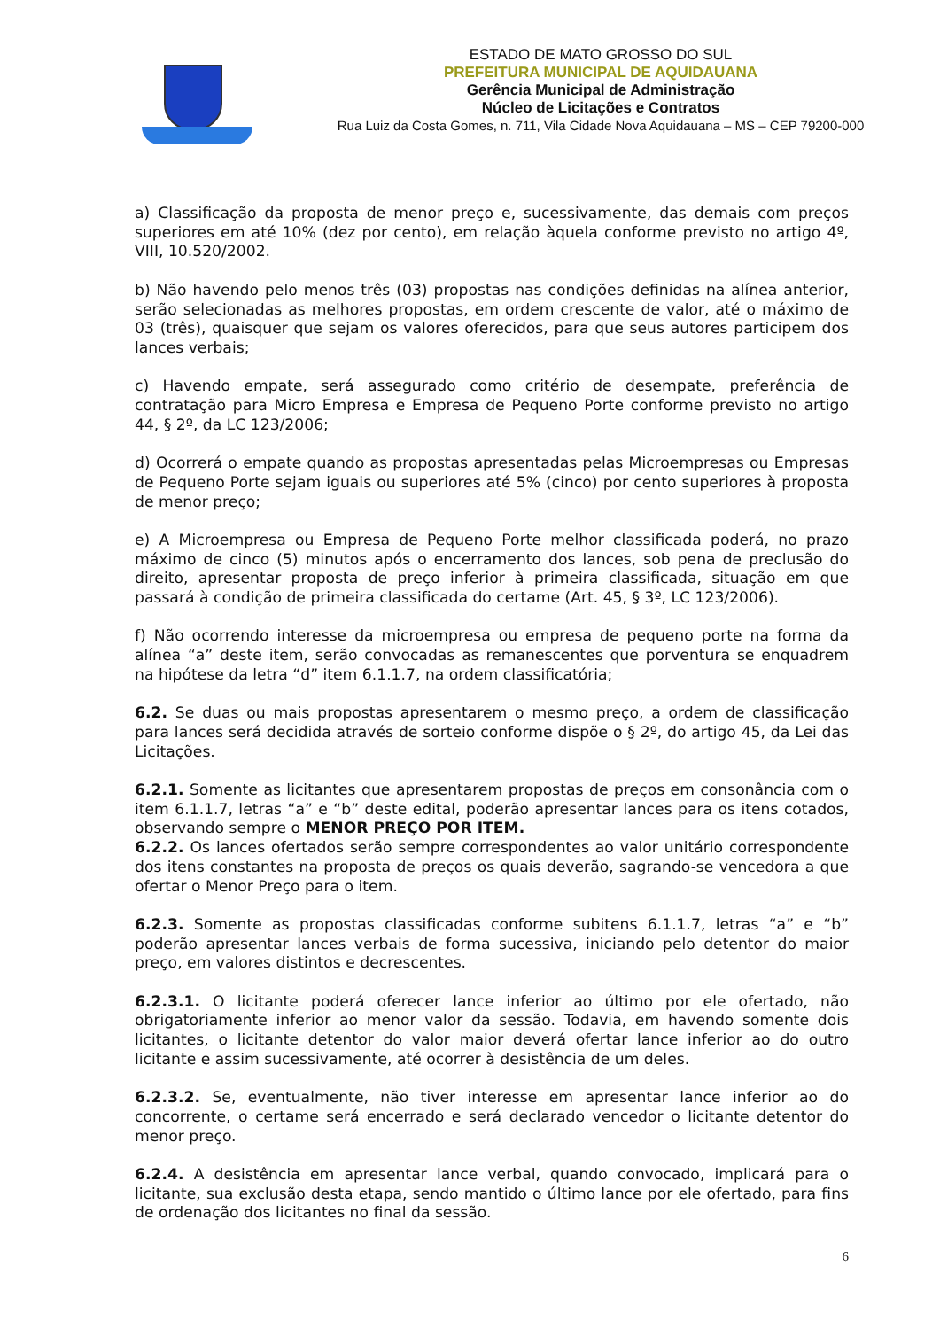ESTADO DE MATO GROSSO DO SUL
PREFEITURA MUNICIPAL DE AQUIDAUANA
Gerência Municipal de Administração
Núcleo de Licitações e Contratos
Rua Luiz da Costa Gomes, n. 711, Vila Cidade Nova Aquidauana – MS – CEP 79200-000
a) Classificação da proposta de menor preço e, sucessivamente, das demais com preços superiores em até 10% (dez por cento), em relação àquela conforme previsto no artigo 4º, VIII, 10.520/2002.
b) Não havendo pelo menos três (03) propostas nas condições definidas na alínea anterior, serão selecionadas as melhores propostas, em ordem crescente de valor, até o máximo de 03 (três), quaisquer que sejam os valores oferecidos, para que seus autores participem dos lances verbais;
c) Havendo empate, será assegurado como critério de desempate, preferência de contratação para Micro Empresa e Empresa de Pequeno Porte conforme previsto no artigo 44, § 2º, da LC 123/2006;
d) Ocorrerá o empate quando as propostas apresentadas pelas Microempresas ou Empresas de Pequeno Porte sejam iguais ou superiores até 5% (cinco) por cento superiores à proposta de menor preço;
e) A Microempresa ou Empresa de Pequeno Porte melhor classificada poderá, no prazo máximo de cinco (5) minutos após o encerramento dos lances, sob pena de preclusão do direito, apresentar proposta de preço inferior à primeira classificada, situação em que passará à condição de primeira classificada do certame (Art. 45, § 3º, LC 123/2006).
f) Não ocorrendo interesse da microempresa ou empresa de pequeno porte na forma da alínea “a” deste item, serão convocadas as remanescentes que porventura se enquadrem na hipótese da letra “d” item 6.1.1.7, na ordem classificatória;
6.2. Se duas ou mais propostas apresentarem o mesmo preço, a ordem de classificação para lances será decidida através de sorteio conforme dispõe o § 2º, do artigo 45, da Lei das Licitações.
6.2.1. Somente as licitantes que apresentarem propostas de preços em consonância com o item 6.1.1.7, letras “a” e “b” deste edital, poderão apresentar lances para os itens cotados, observando sempre o MENOR PREÇO POR ITEM.
6.2.2. Os lances ofertados serão sempre correspondentes ao valor unitário correspondente dos itens constantes na proposta de preços os quais deverão, sagrando-se vencedora a que ofertar o Menor Preço para o item.
6.2.3. Somente as propostas classificadas conforme subitens 6.1.1.7, letras “a” e “b” poderão apresentar lances verbais de forma sucessiva, iniciando pelo detentor do maior preço, em valores distintos e decrescentes.
6.2.3.1. O licitante poderá oferecer lance inferior ao último por ele ofertado, não obrigatoriamente inferior ao menor valor da sessão. Todavia, em havendo somente dois licitantes, o licitante detentor do valor maior deverá ofertar lance inferior ao do outro licitante e assim sucessivamente, até ocorrer à desistência de um deles.
6.2.3.2. Se, eventualmente, não tiver interesse em apresentar lance inferior ao do concorrente, o certame será encerrado e será declarado vencedor o licitante detentor do menor preço.
6.2.4. A desistência em apresentar lance verbal, quando convocado, implicará para o licitante, sua exclusão desta etapa, sendo mantido o último lance por ele ofertado, para fins de ordenação dos licitantes no final da sessão.
6